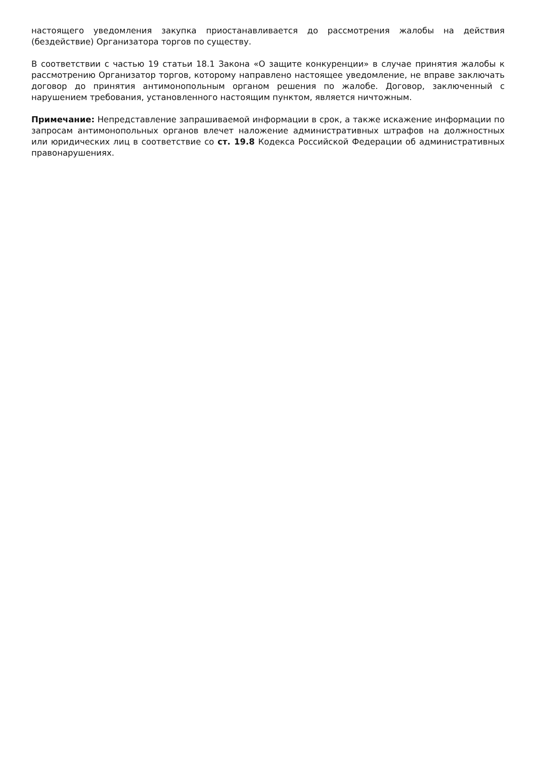настоящего уведомления закупка приостанавливается до рассмотрения жалобы на действия (бездействие) Организатора торгов по существу.
В соответствии с частью 19 статьи 18.1 Закона «О защите конкуренции» в случае принятия жалобы к рассмотрению Организатор торгов, которому направлено настоящее уведомление, не вправе заключать договор до принятия антимонопольным органом решения по жалобе. Договор, заключенный с нарушением требования, установленного настоящим пунктом, является ничтожным.
Примечание: Непредставление запрашиваемой информации в срок, а также искажение информации по запросам антимонопольных органов влечет наложение административных штрафов на должностных или юридических лиц в соответствие со ст. 19.8 Кодекса Российской Федерации об административных правонарушениях.